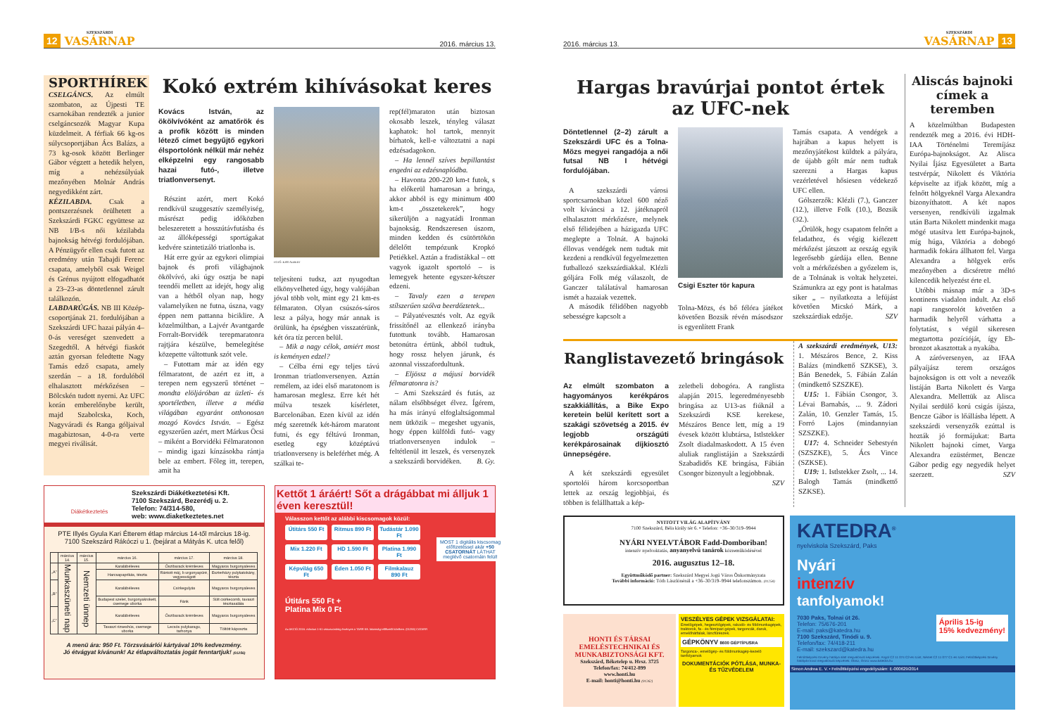12 SZEKSZÁRDI
VASÁRNAP 2016. március 13.
SPORTHÍREK
CSELGÁNCS. Az elmúlt szombaton, az Újpesti TE csarnokában rendezték a junior cselgáncsozók Magyar Kupa küzdelmeit. A férfiak 66 kg-os súlycsoportjában Ács Balázs, a 73 kg-osok között Berlinger Gábor végzett a hetedik helyen, míg a nehézsúlyúak mezőnyében Molnár András negyedikként zárt.
KÉZILABDA. Csak a pontszerzésnek örülhetett a Szekszárdi FGKC együttese az NB I/B-s női kézilabda bajnokság hétvégi fordulójában. A Pénzügyőr ellen csak futott az eredmény után Tabajdi Ferenc csapata, amelyből csak Weigel és Grénus nyújtott elfogadhatót a 23–23-as döntetlennel zárult találkozón.
LABDARÚGÁS. NB III Közép-csoportjának 21. fordulójában a Szekszárdi UFC hazai pályán 4–0-ás vereséget szenvedett a Szegedtől. A hétvégi fiaskót aztán gyorsan feledtette Nagy Tamás edző csapata, amely szerdán – a 18. fordulóból elhalasztott mérkőzésen – Bölcskén tudott nyerni. Az UFC korán emberelőnybe került, majd Szabolcska, Koch, Nagyváradi és Ranga góljaival magabiztosan, 4-0-ra verte megyei riválisát.
Kokó extrém kihívásokat keres
Kovács István, az ökölvívóként az amatőrök és a profik között is minden létező címet begyűjtő egykori élsportolónk nélkül már nehéz elképzelni egy rangosabb hazai futó-, illetve triatlonversenyt.
Részint azért, mert Kokó rendkívül szuggesztív személyiség, másrészt pedig időközben beleszeretett a hosszútávfutásba és az állóképességi sportágakat kedvére szintetizáló triatlonba is.
Hát erre gyúr az egykori olimpiai bajnok és profi világbajnok ökölvívó, aki úgy osztja be napi teendői mellett az idejét, hogy alig van a hétből olyan nap, hogy valamelyiken ne futna, úszna, vagy éppen nem pattanna biciklire. A közelmúltban, a Lajvér Avantgarde Forralt-Borvidék terepmaratonra rajtjára készülve, bemelegítése közepette váltottunk szót vele.
– Futottam már az idén egy félmaratont, de azért ez itt, a terepen nem egyszerű történet – mondta elöljáróban az üzleti- és sportéletben, illetve a média világában egyaránt otthonosan mozgó Kovács István. – Egész egyszerűen azért, mert Márkus Öcsi – miként a Borvidéki Félmaratonon – mindig igazi kínzásokba rántja bele az embert. Főleg itt, terepen, amit ha
FOTÓ: KISS ALBERT
teljesíteni tudsz, azt nyugodtan elkönyvelheted úgy, hogy valójában jóval több volt, mint egy 21 km-es félmaraton. Olyan csúszós-sáros lesz a pálya, hogy már annak is örülünk, ha épségben visszatérünk, két óra tíz percen belül.
– Mik a nagy célok, amiért most is keményen edzel?
– Célba érni egy teljes távú Ironman triatlonversenyen. Aztán remélem, az idei első maratonom is hamarosan meglesz. Erre két hét múlva teszek kísérletet, Barcelonában. Ezen kívül az idén még szeretnék két-három maratont futni, és egy féltávú Ironman, esetleg egy középtávú triatlonverseny is beleférhet még. A szálkai te-
rep(fél)maraton után biztosan okosabb leszek, tényleg választ kaphatok: hol tartok, mennyit bírhatok, kell-e változtatni a napi edzésadagokon.
– Ha lennél szíves bepillantást engedni az edzésnaplódba.
– Havonta 200-220 km-t futok, s ha előkerül hamarosan a bringa, akkor abból is egy minimum 400 km-t „összetekerek”, hogy sikerüljön a nagyatádi Ironman bajnokság. Rendszeresen úszom, minden kedden és csütörtökön délelőtt tempózunk Kropkó Petiékkel. Aztán a fradistákkal – ott vagyok igazolt sportoló – is lemegyek hetente egyszer-kétszer edzeni.
– Tavaly ezen a terepen stílszerűen szólva beerdőztetek...
– Pályatévesztés volt. Az egyik frissítőnél az ellenkező irányba futottunk tovább. Hamarosan betonútra értünk, abból tudtuk, hogy rossz helyen járunk, és azonnal visszafordultunk.
– Eljössz a májusi borvidék félmaratonra is?
– Ami Szekszárd és futás, az nálam elsőbbséget élvez. Ígérem, ha más irányú elfoglaltságommal nem ütközik – megeshet ugyanis, hogy éppen külföldi futó- vagy triatlonversenyen indulok – feltétlenül itt leszek, és versenyzek a szekszárdi borvidéken. B. Gy.
Diákétkeztetés
Szekszárdi Diákétkeztetési Kft.
7100 Szekszárd, Bezerédj u. 2.
Telefon: 74/314-580,
web: www.diaketkeztetes.net
PTE Illyés Gyula Kari Étterem étlap március 14-től március 18-ig.
7100 Szekszárd Rákóczi u 1. (bejárat a Mátyás K. utca felől)
| | március 14. | március 15. | március 16. | március 17. | március 18. |
| --- | --- | --- | --- | --- | --- |
| „A” | Munkaszüneti nap | Nemzeti ünnep | Karalábéleves | Őszibarack krémleves | Magyaros burgonyaleves |
| | | | Harcsapaprikás, tészta | Rántott máj, b urgonyapüré, vegyesvágott | Eszterházy pulykatokány, tészta |
| „B” | | | Karalábéleves | Csirkegulyás | Magyaros burgonyaleves |
| | | | Budapest szelet, burgonyakrokett, csemege uborka | Fánk | Sült csirkecomb, tavaszi tésztasaláta |
| „C” | | | Karalábéleves | Őszibarack krémleves | Magyaros burgonyaleves |
| | | | Tavaszi rizseshús, csemege uborka | Lecsós pulykaragu, tarhonya | Töltött káposzta |
A menü ára: 950 Ft. Törzsvásárlói kártyával 10% kedvezmény.
Jó étvágyat kívánunk! Az étlapváltoztatás jogát fenntartjuk! (01256)
Kettőt 1 áráért! Sőt a drágábbat mi álljuk 1 éven keresztül!
Válasszon kettőt az alábbi kiscsomagok közül:
Útitárs 550 Ft
Ritmus 890 Ft
Tudástár 1.090 Ft
Mix 1.220 Ft
HD 1.590 Ft
Platina 1.990 Ft
Képvilág 650 Ft
Éden 1.050 Ft
Filmkalauz 890 Ft
MOST 1 digitális kiscsomag előfizetéssel akár +50 CSATORNÁT LÁTHAT meglévő csatornáin felül!
Útitárs 550 Ft +
Platina Mix 0 Ft
Az AKCIÓ 2016. március 1-61 visszavonásig érvényes a TARR Kft. lakossági előfizetői körében. (01255) CATARR
2016. március 13. SZEKSZÁRDI
VASÁRNAP 13
Hargas bravúrjai pontot értek az UFC-nek
Döntetlennel (2–2) zárult a Szekszárdi UFC és a Tolna-Mözs megyei rangadója a női futsal NB I hétvégi fordulójában.
A szekszárdi városi sportcsarnokban közel 600 néző volt kíváncsi a 12. játéknapról elhalasztott mérkőzésre, melynek első félidejében a házigazda UFC meglepte a Tolnát. A bajnoki éllovas vendégek nem tudtak mit kezdeni a rendkívül fegyelmezetten futballozó szekszárdiakkal. Klézli góljára Folk még válaszolt, de Ganczer találatával hamarosan ismét a hazaiak vezettek.
A második félidőben nagyobb sebességre kapcsolt a
Csigi Eszter tör kapura
Tolna-Mözs, és bő félóra játékot követően Bozsik révén másodszor is egyenlített Frank
Tamás csapata. A vendégek a hajrában a kapus helyett is mezőnyjátékost küldtek a pályára, de újabb gólt már nem tudtak szerezni a Hargas kapus vezérletével hősiesen védekező UFC ellen.
Gólszerzők: Klézli (7.), Ganczer (12.), illetve Folk (10.), Bozsik (32.).
„Örülök, hogy csapatom felnőtt a feladathoz, és végig kiélezett mérkőzést játszott az ország egyik legerősebb gárdája ellen. Benne volt a mérkőzésben a győzelem is, de a Tolnának is voltak helyzetei. Számunkra az egy pont is hatalmas siker „ – nyilatkozta a lefújást követően Micskó Márk, a szekszárdiak edzője. SZV
Ranglistavezető bringások
Az elmúlt szombaton a hagyományos kerékpáros szakkiállítás, a Bike Expo keretein belül kerített sort a szakági szövetség a 2015. év legjobb országúti kerékpárosainak díjkiosztó ünnepségére.
A két szekszárdi egyesület sportolói három korcsoportban lettek az ország legjobbjai, és többen is felállhattak a kép-
zeletbeli dobogóra. A ranglista alapján 2015. legeredményesebb bringása az U13-as fiúknál a Szekszárdi KSE kerekese, Mészáros Bence lett, míg a 19 évesek között klubtársa, Istlstekker Zsolt diadalmaskodott. A 15 éven aluliak ranglistáján a Szekszárdi Szabadidős KE bringása, Fábián Csongor bizonyult a legjobbnak. SZV
A szekszárdi eredmények, U13: 1. Mészáros Bence, 2. Kiss Balázs (mindkettő SZKSE), 3. Bán Benedek, 5. Fábián Zalán (mindkettő SZSZKE).
U15: 1. Fábián Csongor, 3. Lévai Barnabás, ... 9. Zádori Zalán, 10. Genzler Tamás, 15. Forró Lajos (mindannyian SZSZKE).
U17: 4. Schneider Sebestyén (SZSZKE), 5. Ács Vince (SZKSE).
U19: 1. Istlstekker Zsolt, ... 14. Balogh Tamás (mindkettő SZKSE).
Aliscás bajnoki címek a teremben
A közelmúltban Budapesten rendezték meg a 2016. évi HDH-IAA Történelmi Teremíjász Európa-bajnokságot. Az Alisca Nyilai Íjász Egyesületet a Barta testvérpár, Nikolett és Viktória képviselte az ifjak között, míg a felnőtt hölgyeknél Varga Alexandra bizonyíthatott. A két napos versenyen, rendkívüli izgalmak után Barta Nikolett mindenkit maga mögé utasítva lett Európa-bajnok, míg húga, Viktória a dobogó harmadik fokára állhatott fel. Varga Alexandra a hölgyek erős mezőnyében a dicséretre méltó kilencedik helyezést érte el.
Utóbbi másnap már a 3D-s kontinens viadalon indult. Az első napi rangsorolót követően a harmadik helyről várhatta a folytatást, s végül sikeresen megtartotta pozícióját, így Eb-bronzot akasztottak a nyakába.
A záróversenyen, az IFAA pályaíjász terem országos bajnokságon is ott volt a nevezők listáján Barta Nikolett és Varga Alexandra. Mellettük az Alisca Nyilai serdülő korú csigás íjásza, Bencze Gábor is lőállásba lépett. A szekszárdi versenyzők ezúttal is hozták jó formájukat: Barta Nikolett bajnoki címet, Varga Alexandra ezüstérmet, Bencze Gábor pedig egy negyedik helyet szerzett. SZV
NYITOTT VILÁG ALAPÍTVÁNY
7100 Szekszárd, Béla király tér 6. • Telefon: +36–30/319–9944
NYÁRI NYELVTÁBOR Fadd-Domboriban!
intenzív nyelvoktatás, anyanyelvű tanárok közreműködésével
2016. augusztus 12–18.
Együttműködő partner: Szekszárd Megyei Jogú Város Önkormányzata
További információ: Tóth Lászlónénál a +36–30/319–9944 telefonszámon. (01258)
HONTI ÉS TÁRSAI EMELÉSTECHNIKAI ÉS MUNKABIZTONSÁGI KFT.
Szekszárd, Béketelep u. Hrsz. 3725
Telefon/fax: 74/412-899
www.honti.hu
E-mail: honti@honti.hu (01262)
VESZÉLYES GÉPEK VIZSGÁLATAI:
Emelőgépek, hegesztőgépek, rakodó- és földmunkagépek, traktorok, fa - és fémipari gépek, targoncák, daruk, emelőhátfalak, láncfűrészek.
GÉPKÖNYV 8600 GÉPTÍPUSRA
Targonca-, emelőgép- és földmunkagép-kezelő tanfolyamok
DOKUMENTÁCIÓK PÓTLÁSA, MUNKA- ÉS TŰZVÉDELEM
KATEDRA<sup>®</sup>
nyelviskola Szekszárd, Paks
Nyári
intenzív
tanfolyamok!
7030 Paks, Tolnai út 26.
Telefon: 75/676-201
E-mail: paks@katedra.hu
7100 Szekszárd, Tinódi u. 9.
Telefon/fax: 74/418-211
E-mail: szekszard@katedra.hu
Április 15-ig
15% kedvezmény!
Felnőttképzési törvény hatálya alatt megvalósuló képzések: Angol C2 11 074 C2-es szint, Német C2 11 077 C1-es szint. Felnőttképzési törvény hatályán kívül megvalósuló képzések: Olasz, Orosz www.katedra.hu
Simon Andrea E. V. • Felnőttképzési engedélyszám: E-000629/2014